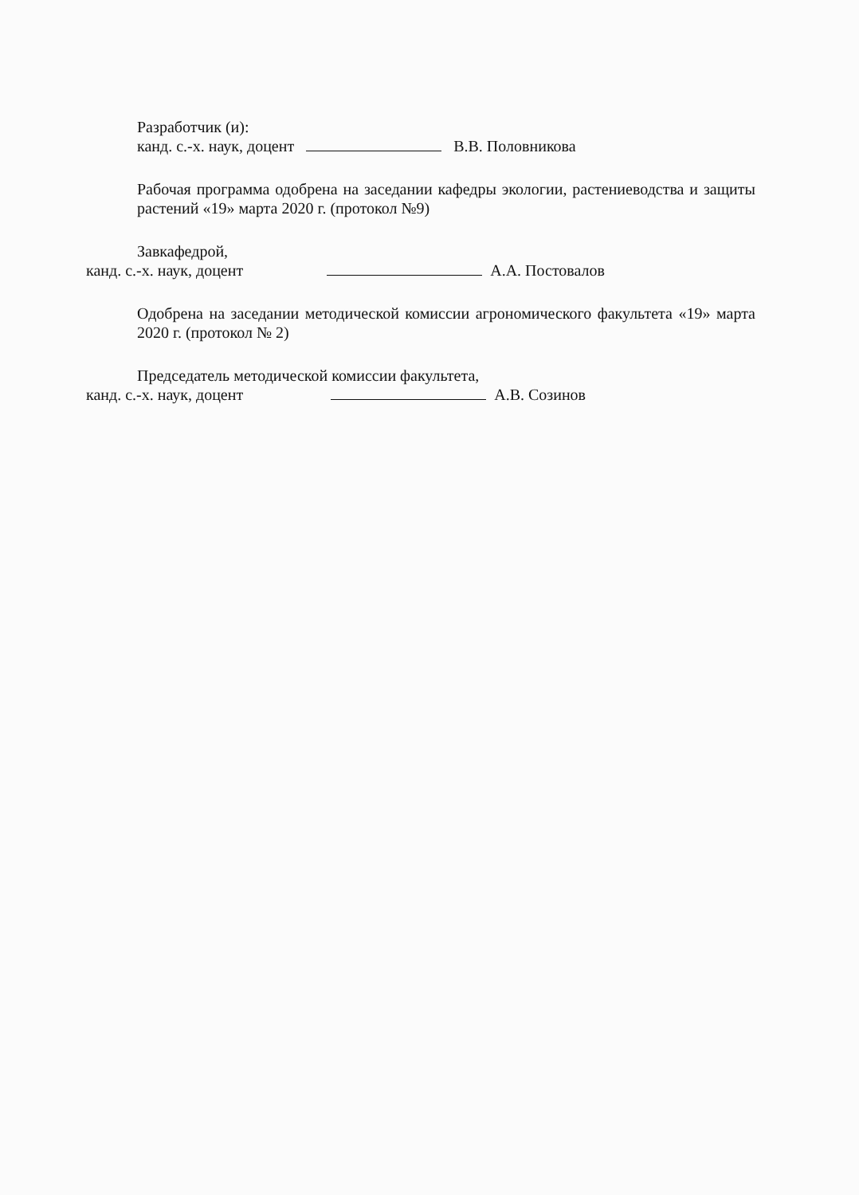Разработчик (и):
канд. с.-х. наук, доцент В.В. Половникова
Рабочая программа одобрена на заседании кафедры экологии, растениеводства и защиты растений «19» марта 2020 г. (протокол №9)
Завкафедрой,
канд. с.-х. наук, доцент А.А. Постовалов
Одобрена на заседании методической комиссии агрономического факультета «19» марта 2020 г. (протокол № 2)
Председатель методической комиссии факультета,
канд. с.-х. наук, доцент А.В. Созинов